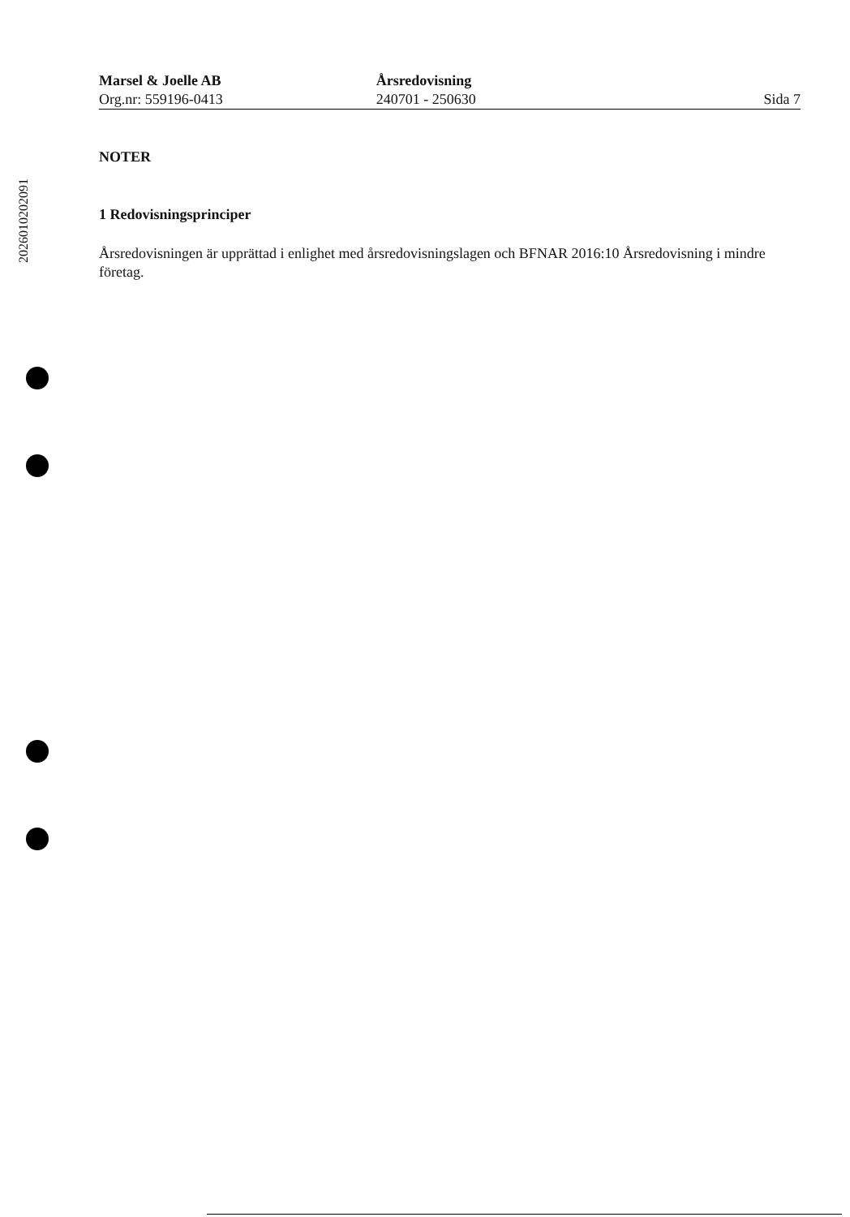2026010202091
Marsel & Joelle AB
Org.nr: 559196-0413
Årsredovisning
240701 - 250630
Sida 7
NOTER
1 Redovisningsprinciper
Årsredovisningen är upprättad i enlighet med årsredovisningslagen och BFNAR 2016:10 Årsredovisning i mindre företag.